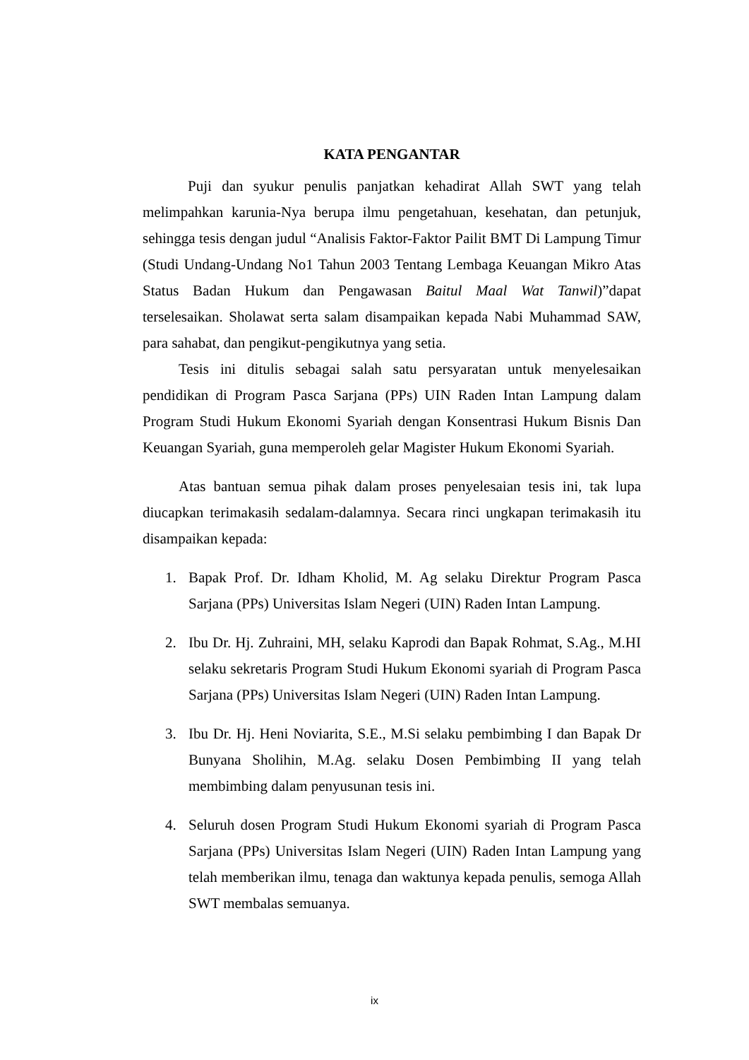KATA PENGANTAR
Puji dan syukur penulis panjatkan kehadirat Allah SWT yang telah melimpahkan karunia-Nya berupa ilmu pengetahuan, kesehatan, dan petunjuk, sehingga tesis dengan judul “Analisis Faktor-Faktor Pailit BMT Di Lampung Timur (Studi Undang-Undang No1 Tahun 2003 Tentang Lembaga Keuangan Mikro Atas Status Badan Hukum dan Pengawasan Baitul Maal Wat Tanwil)”dapat terselesaikan. Sholawat serta salam disampaikan kepada Nabi Muhammad SAW, para sahabat, dan pengikut-pengikutnya yang setia.
Tesis ini ditulis sebagai salah satu persyaratan untuk menyelesaikan pendidikan di Program Pasca Sarjana (PPs) UIN Raden Intan Lampung dalam Program Studi Hukum Ekonomi Syariah dengan Konsentrasi Hukum Bisnis Dan Keuangan Syariah, guna memperoleh gelar Magister Hukum Ekonomi Syariah.
Atas bantuan semua pihak dalam proses penyelesaian tesis ini, tak lupa diucapkan terimakasih sedalam-dalamnya. Secara rinci ungkapan terimakasih itu disampaikan kepada:
1. Bapak Prof. Dr. Idham Kholid, M. Ag selaku Direktur Program Pasca Sarjana (PPs) Universitas Islam Negeri (UIN) Raden Intan Lampung.
2. Ibu Dr. Hj. Zuhraini, MH, selaku Kaprodi dan Bapak Rohmat, S.Ag., M.HI selaku sekretaris Program Studi Hukum Ekonomi syariah di Program Pasca Sarjana (PPs) Universitas Islam Negeri (UIN) Raden Intan Lampung.
3. Ibu Dr. Hj. Heni Noviarita, S.E., M.Si selaku pembimbing I dan Bapak Dr Bunyana Sholihin, M.Ag. selaku Dosen Pembimbing II yang telah membimbing dalam penyusunan tesis ini.
4. Seluruh dosen Program Studi Hukum Ekonomi syariah di Program Pasca Sarjana (PPs) Universitas Islam Negeri (UIN) Raden Intan Lampung yang telah memberikan ilmu, tenaga dan waktunya kepada penulis, semoga Allah SWT membalas semuanya.
ix